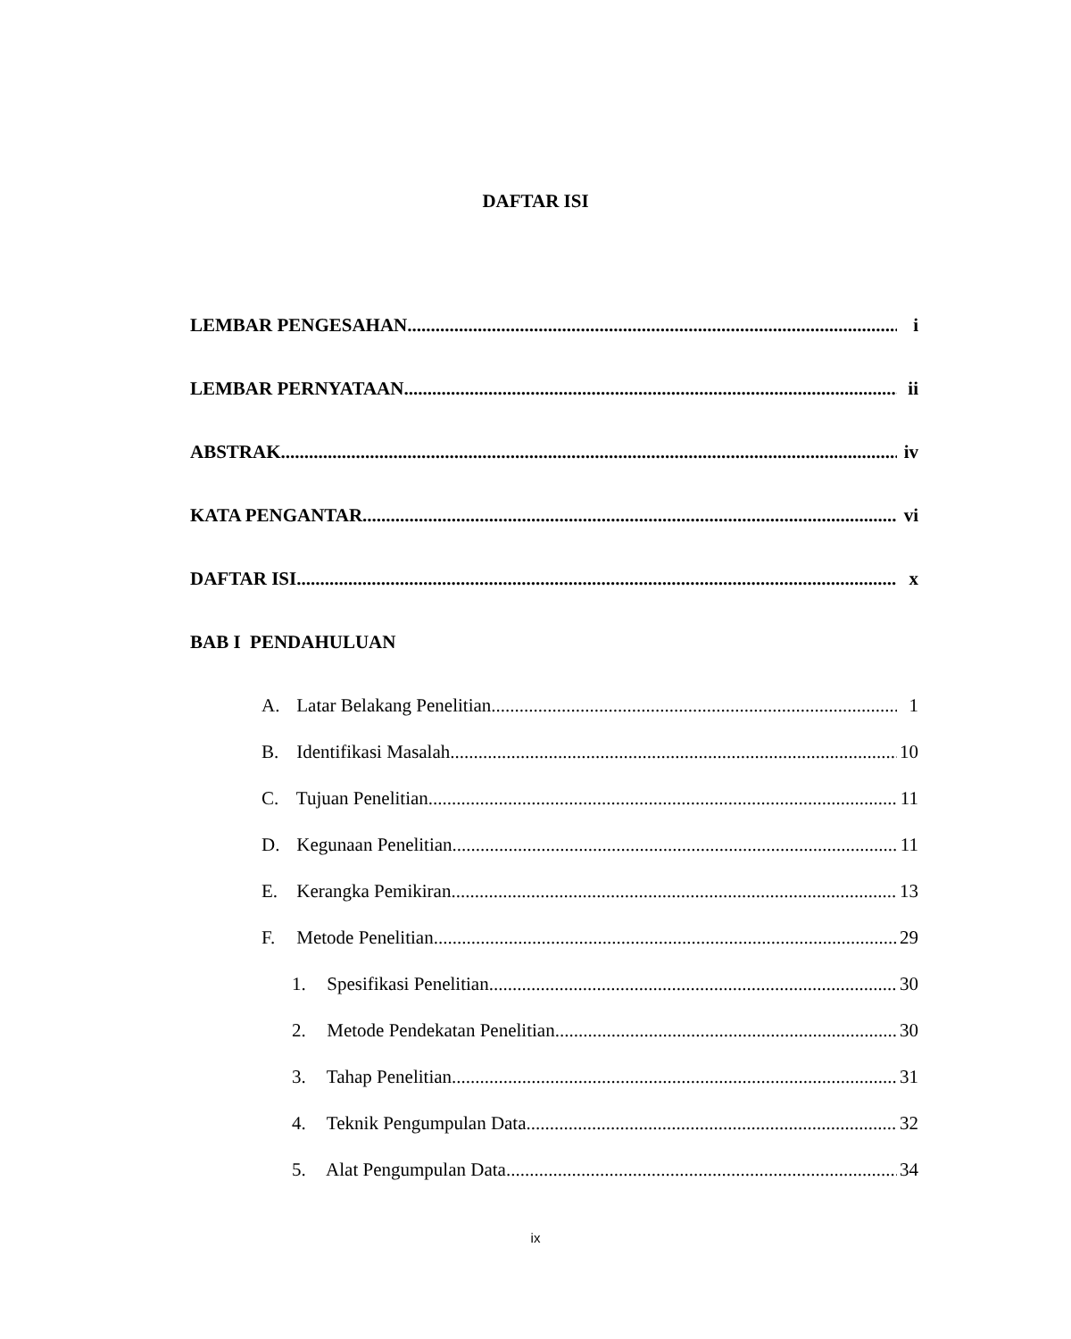DAFTAR ISI
LEMBAR PENGESAHAN i
LEMBAR PERNYATAAN ii
ABSTRAK iv
KATA PENGANTAR vi
DAFTAR ISI x
BAB I PENDAHULUAN
A. Latar Belakang Penelitian 1
B. Identifikasi Masalah 10
C. Tujuan Penelitian 11
D. Kegunaan Penelitian 11
E. Kerangka Pemikiran 13
F. Metode Penelitian 29
1. Spesifikasi Penelitian 30
2. Metode Pendekatan Penelitian 30
3. Tahap Penelitian 31
4. Teknik Pengumpulan Data 32
5. Alat Pengumpulan Data 34
ix